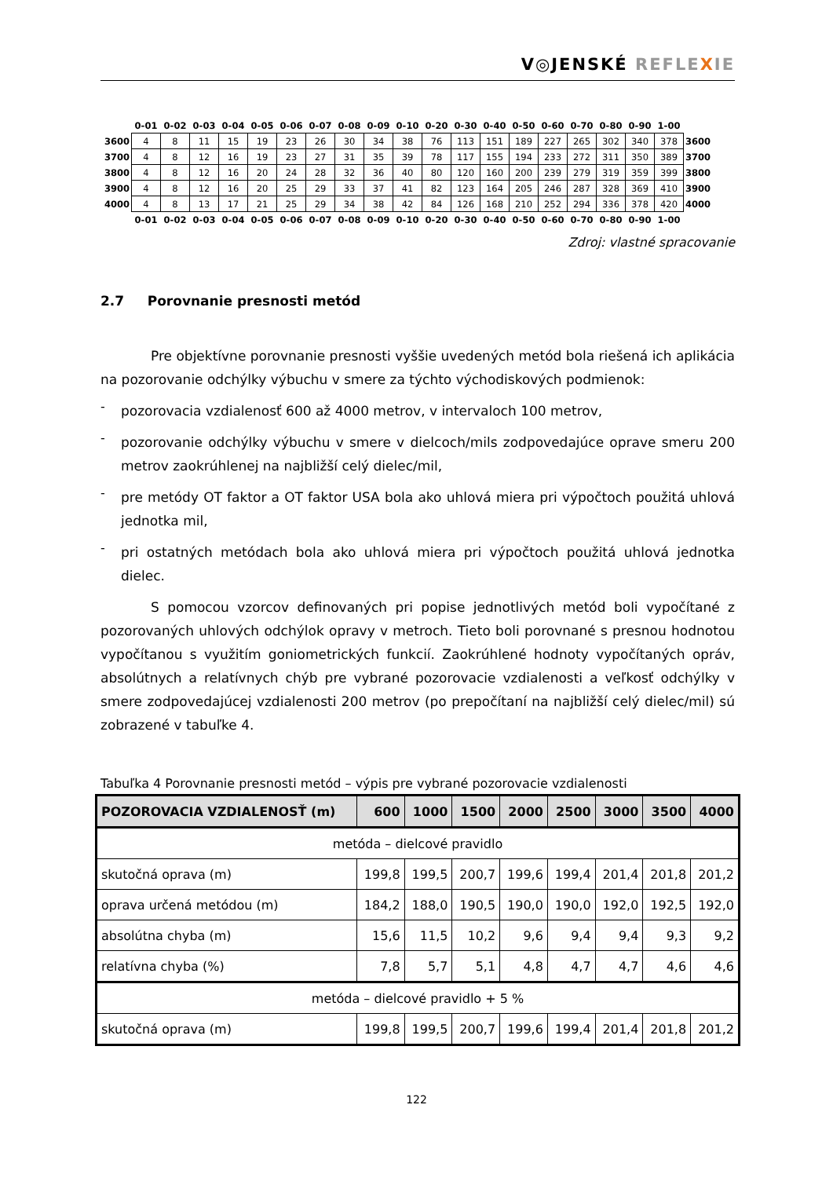V◎JENSKÉ REFLE XIE
| | 0-01 | 0-02 | 0-03 | 0-04 | 0-05 | 0-06 | 0-07 | 0-08 | 0-09 | 0-10 | 0-20 | 0-30 | 0-40 | 0-50 | 0-60 | 0-70 | 0-80 | 0-90 | 1-00 | |
| 3600 | 4 | 8 | 11 | 15 | 19 | 23 | 26 | 30 | 34 | 38 | 76 | 113 | 151 | 189 | 227 | 265 | 302 | 340 | 378 | 3600 |
| 3700 | 4 | 8 | 12 | 16 | 19 | 23 | 27 | 31 | 35 | 39 | 78 | 117 | 155 | 194 | 233 | 272 | 311 | 350 | 389 | 3700 |
| 3800 | 4 | 8 | 12 | 16 | 20 | 24 | 28 | 32 | 36 | 40 | 80 | 120 | 160 | 200 | 239 | 279 | 319 | 359 | 399 | 3800 |
| 3900 | 4 | 8 | 12 | 16 | 20 | 25 | 29 | 33 | 37 | 41 | 82 | 123 | 164 | 205 | 246 | 287 | 328 | 369 | 410 | 3900 |
| 4000 | 4 | 8 | 13 | 17 | 21 | 25 | 29 | 34 | 38 | 42 | 84 | 126 | 168 | 210 | 252 | 294 | 336 | 378 | 420 | 4000 |
| | 0-01 | 0-02 | 0-03 | 0-04 | 0-05 | 0-06 | 0-07 | 0-08 | 0-09 | 0-10 | 0-20 | 0-30 | 0-40 | 0-50 | 0-60 | 0-70 | 0-80 | 0-90 | 1-00 | |
Zdroj: vlastné spracovanie
2.7 Porovnanie presnosti metód
Pre objektívne porovnanie presnosti vyššie uvedených metód bola riešená ich aplikácia na pozorovanie odchýlky výbuchu v smere za týchto východiskových podmienok:
-
pozorovacia vzdialenosť 600 až 4000 metrov, v intervaloch 100 metrov,
-
pozorovanie odchýlky výbuchu v smere v dielcoch/mils zodpovedajúce oprave smeru 200 metrov zaokrúhlenej na najbližší celý dielec/mil,
-
pre metódy OT faktor a OT faktor USA bola ako uhlová miera pri výpočtoch použitá uhlová jednotka mil,
-
pri ostatných metódach bola ako uhlová miera pri výpočtoch použitá uhlová jednotka dielec.
S pomocou vzorcov definovaných pri popise jednotlivých metód boli vypočítané z pozorovaných uhlových odchýlok opravy v metroch. Tieto boli porovnané s presnou hodnotou vypočítanou s využitím goniometrických funkcií. Zaokrúhlené hodnoty vypočítaných opráv, absolútnych a relatívnych chýb pre vybrané pozorovacie vzdialenosti a veľkosť odchýlky v smere zodpovedajúcej vzdialenosti 200 metrov (po prepočítaní na najbližší celý dielec/mil) sú zobrazené v tabuľke 4.
Tabuľka 4 Porovnanie presnosti metód – výpis pre vybrané pozorovacie vzdialenosti
| POZOROVACIA VZDIALENOSŤ (m) | 600 | 1000 | 1500 | 2000 | 2500 | 3000 | 3500 | 4000 |
| --- | --- | --- | --- | --- | --- | --- | --- | --- |
| metóda – dielcové pravidlo | | | | | | | | |
| skutočná oprava (m) | 199,8 | 199,5 | 200,7 | 199,6 | 199,4 | 201,4 | 201,8 | 201,2 |
| oprava určená metódou (m) | 184,2 | 188,0 | 190,5 | 190,0 | 190,0 | 192,0 | 192,5 | 192,0 |
| absolútna chyba (m) | 15,6 | 11,5 | 10,2 | 9,6 | 9,4 | 9,4 | 9,3 | 9,2 |
| relatívna chyba (%) | 7,8 | 5,7 | 5,1 | 4,8 | 4,7 | 4,7 | 4,6 | 4,6 |
| metóda – dielcové pravidlo + 5 % | | | | | | | | |
| skutočná oprava (m) | 199,8 | 199,5 | 200,7 | 199,6 | 199,4 | 201,4 | 201,8 | 201,2 |
122